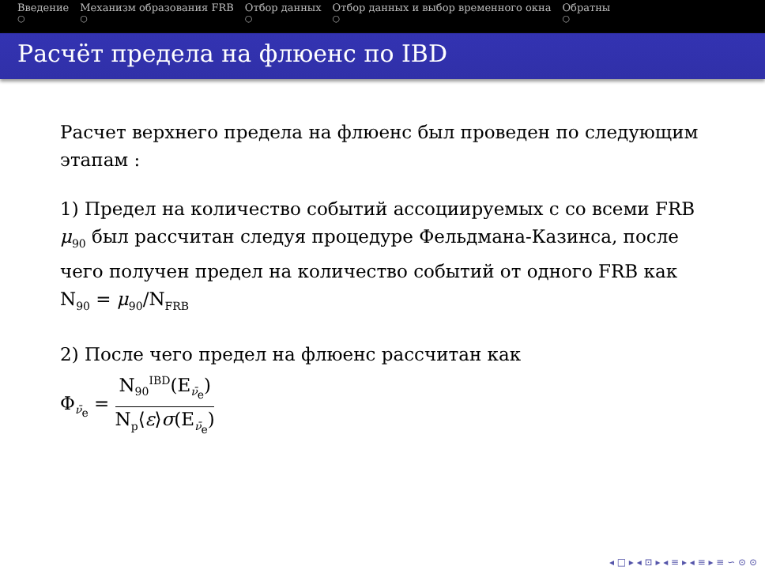Введение
○
Механизм образования FRB
○
Отбор данных
○
Отбор данных и выбор временного окна
○
Обратны
○
Расчёт предела на флюенс по IBD
Расчет верхнего предела на флюенс был проведен по следующим этапам :
1) Предел на количество событий ассоциируемых с со всеми FRB μ<sub>90</sub> был рассчитан следуя процедуре Фельдмана-Казинса, после чего получен предел на количество событий от одного FRB как N<sub>90</sub> = μ<sub>90</sub>/N<sub>FRB</sub>
2) После чего предел на флюенс рассчитан как
Φ<sub>ν̄<sub>e</sub></sub> = N<sub>90</sub><sup>IBD</sup>(E<sub>ν̄<sub>e</sub></sub>) N<sub>p</sub>⟨ε⟩σ(E<sub>ν̄<sub>e</sub></sub>)
◂ □ ▸ ◂ ⊡ ▸ ◂ ≡ ▸ ◂ ≡ ▸ ≡ ∽ ⊙ ⊙